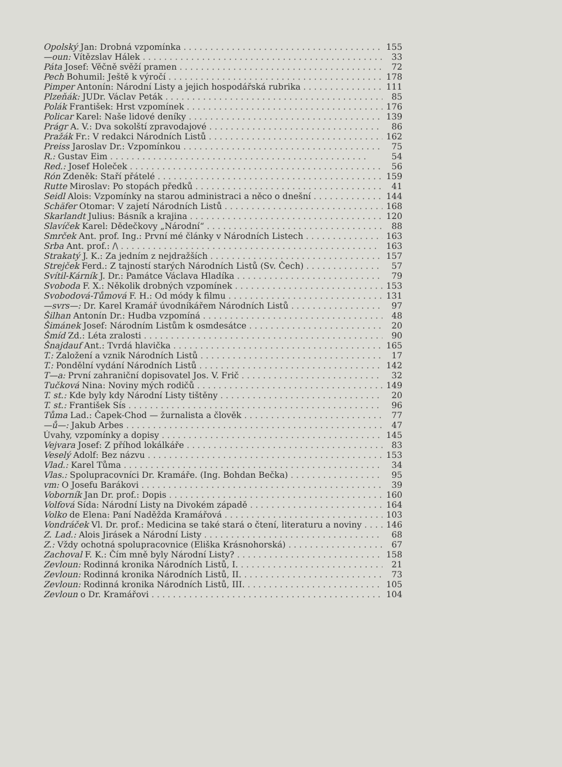Opolský Jan: Drobná vzpomínka 155
—oun: Vítězslav Hálek 33
Páta Josef: Věčně svěží pramen 72
Pech Bohumil: Ještě k výročí 178
Pimper Antonín: Národní Listy a jejich hospodářská rubrika 111
Plzeňák: JUDr. Václav Peták 85
Polák František: Hrst vzpomínek 176
Policar Karel: Naše lidové deníky 139
Prágr A. V.: Dva sokolští zpravodajové 86
Pražák Fr.: V redakci Národních Listů 162
Preiss Jaroslav Dr.: Vzpomínkou 75
R.: Gustav Eim 54
Red.: Josef Holeček 56
Rón Zdeněk: Staří přátelé 159
Rutte Miroslav: Po stopách předků 41
Seidl Alois: Vzpomínky na starou administraci a něco o dnešní 144
Schäfer Otomar: V zajetí Národních Listů 168
Skarlandt Julius: Básník a krajina 120
Slavíček Karel: Dědečkovy „Národní“88
Smrček Ant. prof. Ing.: První mé články v Národních Listech 163
Srba Ant. prof.: /\ 163
Strakatý J. K.: Za jedním z nejdražších 157
Strejček Ferd.: Z tajností starých Národních Listů (Sv. Čech) 57
Svítil-Kárník J. Dr.: Památce Václava Hladíka 79
Svoboda F. X.: Několik drobných vzpomínek 153
Svobodová-Tůmová F. H.: Od módy k filmu 131
—svrs—: Dr. Karel Kramář úvodníkářem Národních Listů 97
Šilhan Antonín Dr.: Hudba vzpomíná 48
Šimánek Josef: Národním Listům k osmdesátce 20
Šmíd Zd.: Léta zralosti 90
Šnajdauf Ant.: Tvrdá hlavička 165
T.: Založení a vznik Národních Listů 17
T.: Pondělní vydání Národních Listů 142
T—a: První zahraniční dopisovatel Jos. V. Frič 32
Tučková Nina: Noviny mých rodičů 149
T. st.: Kde byly kdy Národní Listy tištěny 20
T. st.: František Sís 96
Tůma Lad.: Čapek-Chod — žurnalista a člověk 77
—ů—: Jakub Arbes 47
Úvahy, vzpomínky a dopisy 145
Vejvara Josef: Z příhod lokálkáře 83
Veselý Adolf: Bez názvu 153
Vlad.: Karel Tůma 34
Vlas.: Spolupracovníci Dr. Kramáře. (Ing. Bohdan Bečka) 95
vm: O Josefu Barákovi 39
Voborník Jan Dr. prof.: Dopis 160
Volfová Sída: Národní Listy na Divokém západě 164
Volko de Elena: Paní Naděžda Kramářová 103
Vondráček Vl. Dr. prof.: Medicina se také stará o čtení, literaturu a noviny 146
Z. Lad.: Alois Jirásek a Národní Listy 68
Z.: Vždy ochotná spolupracovnice (Eliška Krásnohorská) 67
Zachoval F. K.: Čím mně byly Národní Listy? 158
Zevloun: Rodinná kronika Národních Listů, I. 21
Zevloun: Rodinná kronika Národních Listů, II. 73
Zevloun: Rodinná kronika Národních Listů, III. 105
Zevloun o Dr. Kramářovi 104